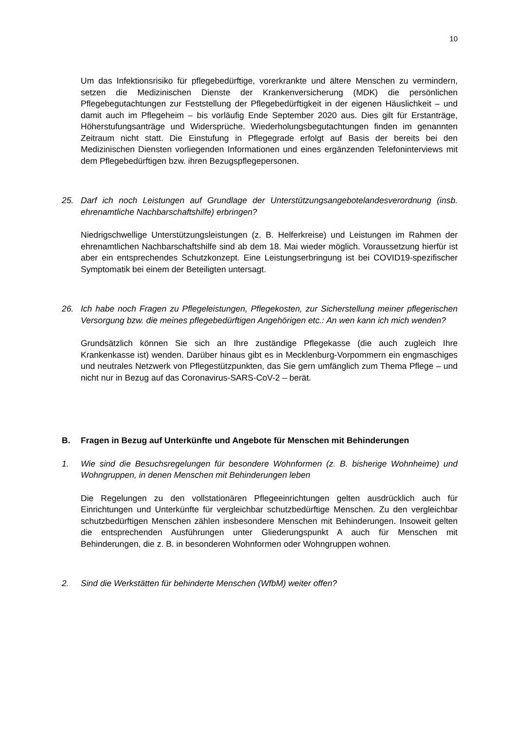10
Um das Infektionsrisiko für pflegebedürftige, vorerkrankte und ältere Menschen zu vermindern, setzen die Medizinischen Dienste der Krankenversicherung (MDK) die persönlichen Pflegebegutachtungen zur Feststellung der Pflegebedürftigkeit in der eigenen Häuslichkeit – und damit auch im Pflegeheim – bis vorläufig Ende September 2020 aus. Dies gilt für Erstanträge, Höherstufungsanträge und Wider­sprüche. Wiederholungsbegutachtungen finden im genannten Zeitraum nicht statt. Die Einstufung in Pflegegrade erfolgt auf Basis der bereits bei den Medizinischen Diensten vorliegenden Informationen und eines ergänzenden Telefoninterviews mit dem Pflegebedürftigen bzw. ihren Bezugspflegepersonen.
25. Darf ich noch Leistungen auf Grundlage der Unterstützungsangebotelandesver­ordnung (insb. ehrenamtliche Nachbarschaftshilfe) erbringen?
Niedrigschwellige Unterstützungsleistungen (z. B. Helferkreise) und Leistungen im Rahmen der ehrenamtlichen Nachbarschaftshilfe sind ab dem 18. Mai wieder möglich. Voraussetzung hierfür ist aber ein entsprechendes Schutzkonzept. Eine Leistungserbringung ist bei COVID19-spezifischer Symptomatik bei einem der Be­teiligten untersagt.
26. Ich habe noch Fragen zu Pflegeleistungen, Pflegekosten, zur Sicherstellung mei­ner pflegerischen Versorgung bzw. die meines pflegebedürftigen Angehörigen etc.: An wen kann ich mich wenden?
Grundsätzlich können Sie sich an Ihre zuständige Pflegekasse (die auch zugleich Ihre Krankenkasse ist) wenden. Darüber hinaus gibt es in Mecklenburg-Vorpom­mern ein engmaschiges und neutrales Netzwerk von Pflegestützpunkten, das Sie gern umfänglich zum Thema Pflege – und nicht nur in Bezug auf das Coronavirus-SARS-CoV-2 – berät.
B. Fragen in Bezug auf Unterkünfte und Angebote für Menschen mit Behinde­rungen
1. Wie sind die Besuchsregelungen für besondere Wohnformen (z. B. bisherige Wohnheime) und Wohngruppen, in denen Menschen mit Behinderungen leben
Die Regelungen zu den vollstationären Pflegeeinrichtungen gelten ausdrücklich auch für Einrichtungen und Unterkünfte für vergleichbar schutzbedürftige Men­schen. Zu den vergleichbar schutzbedürftigen Menschen zählen insbesondere Menschen mit Behinderungen. Insoweit gelten die entsprechenden Ausführungen unter Gliederungspunkt A auch für Menschen mit Behinderungen, die z. B. in be­sonderen Wohnformen oder Wohngruppen wohnen.
2. Sind die Werkstätten für behinderte Menschen (WfbM) weiter offen?